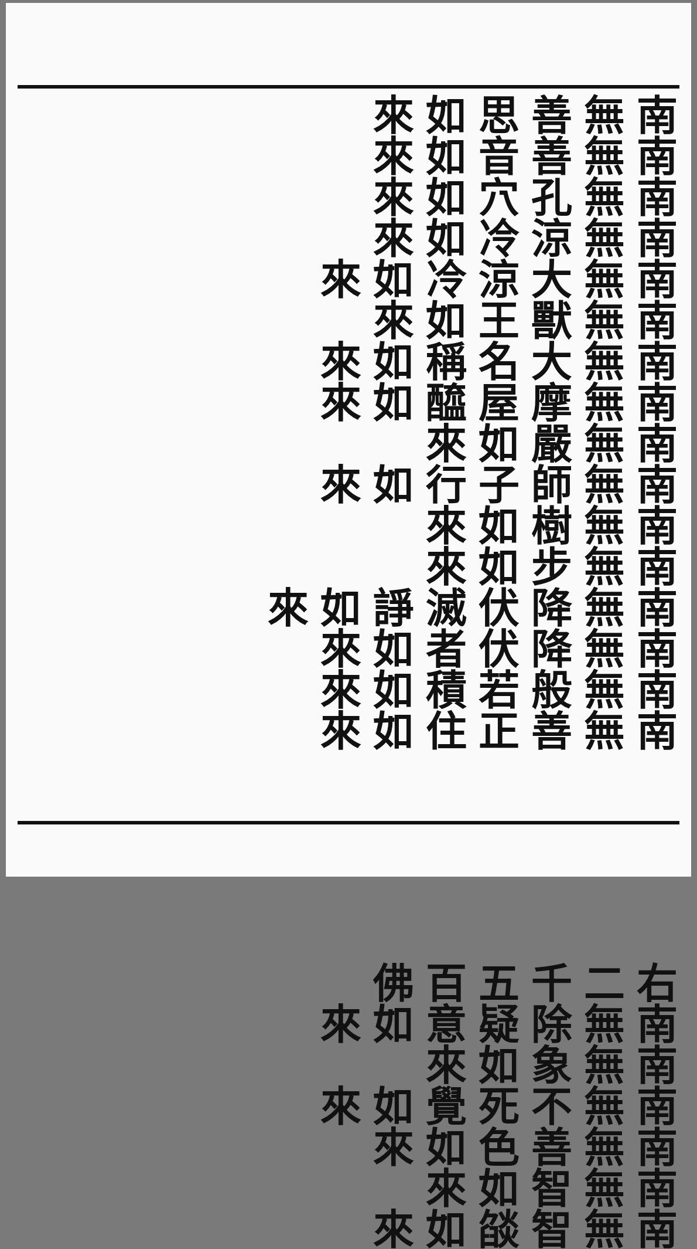南無善思如來 南無善音如來
南無孔穴如來 南無涼冷如來
南無大涼冷如來 南無獸王如來
南無大名稱如來 南無摩屋醯如來
南無嚴如來 南無師子行如來
南無樹如來 南無步如來
南無降伏滅諍如來 南無降伏者如來
南無般若積如來 南無善正住如來
右二千五百佛
南無除疑意如來 南無象如來
南無不死覺如來 南無善色如來
南無智如來 南無智燄如來